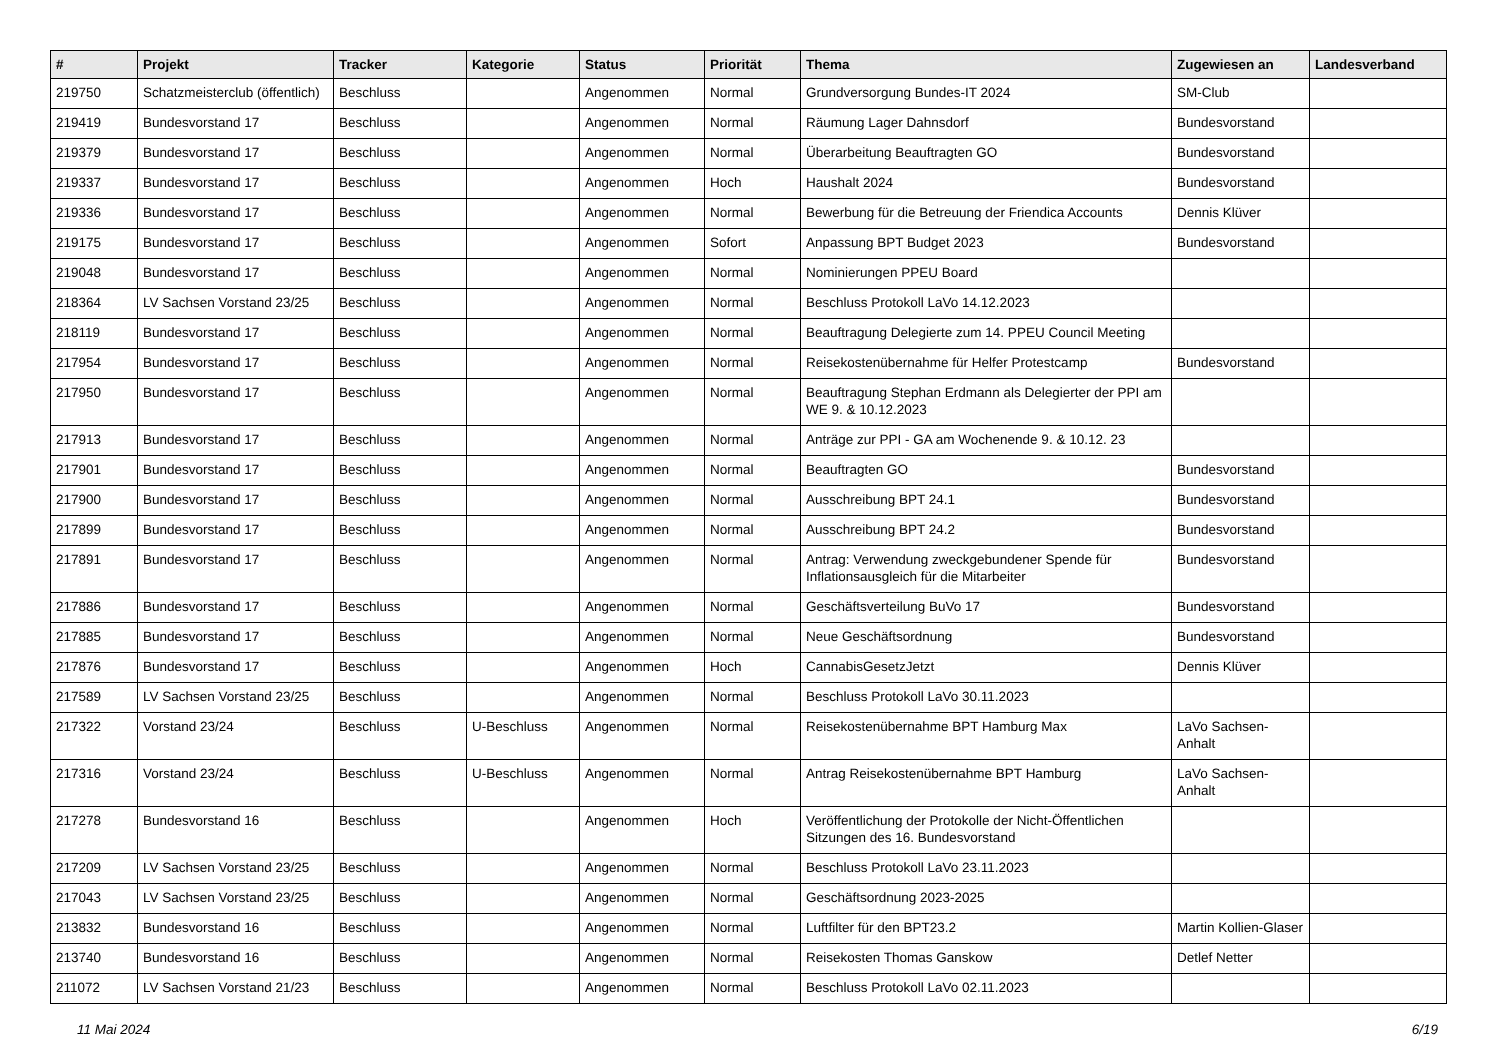| # | Projekt | Tracker | Kategorie | Status | Priorität | Thema | Zugewiesen an | Landesverband |
| --- | --- | --- | --- | --- | --- | --- | --- | --- |
| 219750 | Schatzmeisterclub (öffentlich) | Beschluss | | Angenommen | Normal | Grundversorgung Bundes-IT 2024 | SM-Club | |
| 219419 | Bundesvorstand 17 | Beschluss | | Angenommen | Normal | Räumung Lager Dahnsdorf | Bundesvorstand | |
| 219379 | Bundesvorstand 17 | Beschluss | | Angenommen | Normal | Überarbeitung Beauftragten GO | Bundesvorstand | |
| 219337 | Bundesvorstand 17 | Beschluss | | Angenommen | Hoch | Haushalt 2024 | Bundesvorstand | |
| 219336 | Bundesvorstand 17 | Beschluss | | Angenommen | Normal | Bewerbung für die Betreuung der Friendica Accounts | Dennis Klüver | |
| 219175 | Bundesvorstand 17 | Beschluss | | Angenommen | Sofort | Anpassung BPT Budget 2023 | Bundesvorstand | |
| 219048 | Bundesvorstand 17 | Beschluss | | Angenommen | Normal | Nominierungen PPEU Board | | |
| 218364 | LV Sachsen Vorstand 23/25 | Beschluss | | Angenommen | Normal | Beschluss Protokoll LaVo 14.12.2023 | | |
| 218119 | Bundesvorstand 17 | Beschluss | | Angenommen | Normal | Beauftragung Delegierte zum 14. PPEU Council Meeting | | |
| 217954 | Bundesvorstand 17 | Beschluss | | Angenommen | Normal | Reisekostenübernahme für Helfer Protestcamp | Bundesvorstand | |
| 217950 | Bundesvorstand 17 | Beschluss | | Angenommen | Normal | Beauftragung Stephan Erdmann als Delegierter der PPI am WE 9. & 10.12.2023 | | |
| 217913 | Bundesvorstand 17 | Beschluss | | Angenommen | Normal | Anträge zur PPI - GA am Wochenende 9. & 10.12. 23 | | |
| 217901 | Bundesvorstand 17 | Beschluss | | Angenommen | Normal | Beauftragten GO | Bundesvorstand | |
| 217900 | Bundesvorstand 17 | Beschluss | | Angenommen | Normal | Ausschreibung BPT 24.1 | Bundesvorstand | |
| 217899 | Bundesvorstand 17 | Beschluss | | Angenommen | Normal | Ausschreibung BPT 24.2 | Bundesvorstand | |
| 217891 | Bundesvorstand 17 | Beschluss | | Angenommen | Normal | Antrag: Verwendung zweckgebundener Spende für Inflationsausgleich für die Mitarbeiter | Bundesvorstand | |
| 217886 | Bundesvorstand 17 | Beschluss | | Angenommen | Normal | Geschäftsverteilung BuVo 17 | Bundesvorstand | |
| 217885 | Bundesvorstand 17 | Beschluss | | Angenommen | Normal | Neue Geschäftsordnung | Bundesvorstand | |
| 217876 | Bundesvorstand 17 | Beschluss | | Angenommen | Hoch | CannabisGesetzJetzt | Dennis Klüver | |
| 217589 | LV Sachsen Vorstand 23/25 | Beschluss | | Angenommen | Normal | Beschluss Protokoll LaVo 30.11.2023 | | |
| 217322 | Vorstand 23/24 | Beschluss | U-Beschluss | Angenommen | Normal | Reisekostenübernahme BPT Hamburg Max | LaVo Sachsen-Anhalt | |
| 217316 | Vorstand 23/24 | Beschluss | U-Beschluss | Angenommen | Normal | Antrag Reisekostenübernahme BPT Hamburg | LaVo Sachsen-Anhalt | |
| 217278 | Bundesvorstand 16 | Beschluss | | Angenommen | Hoch | Veröffentlichung der Protokolle der Nicht-Öffentlichen Sitzungen des 16. Bundesvorstand | | |
| 217209 | LV Sachsen Vorstand 23/25 | Beschluss | | Angenommen | Normal | Beschluss Protokoll LaVo 23.11.2023 | | |
| 217043 | LV Sachsen Vorstand 23/25 | Beschluss | | Angenommen | Normal | Geschäftsordnung 2023-2025 | | |
| 213832 | Bundesvorstand 16 | Beschluss | | Angenommen | Normal | Luftfilter für den BPT23.2 | Martin Kollien-Glaser | |
| 213740 | Bundesvorstand 16 | Beschluss | | Angenommen | Normal | Reisekosten Thomas Ganskow | Detlef Netter | |
| 211072 | LV Sachsen Vorstand 21/23 | Beschluss | | Angenommen | Normal | Beschluss Protokoll LaVo 02.11.2023 | | |
11 Mai 2024 6/19